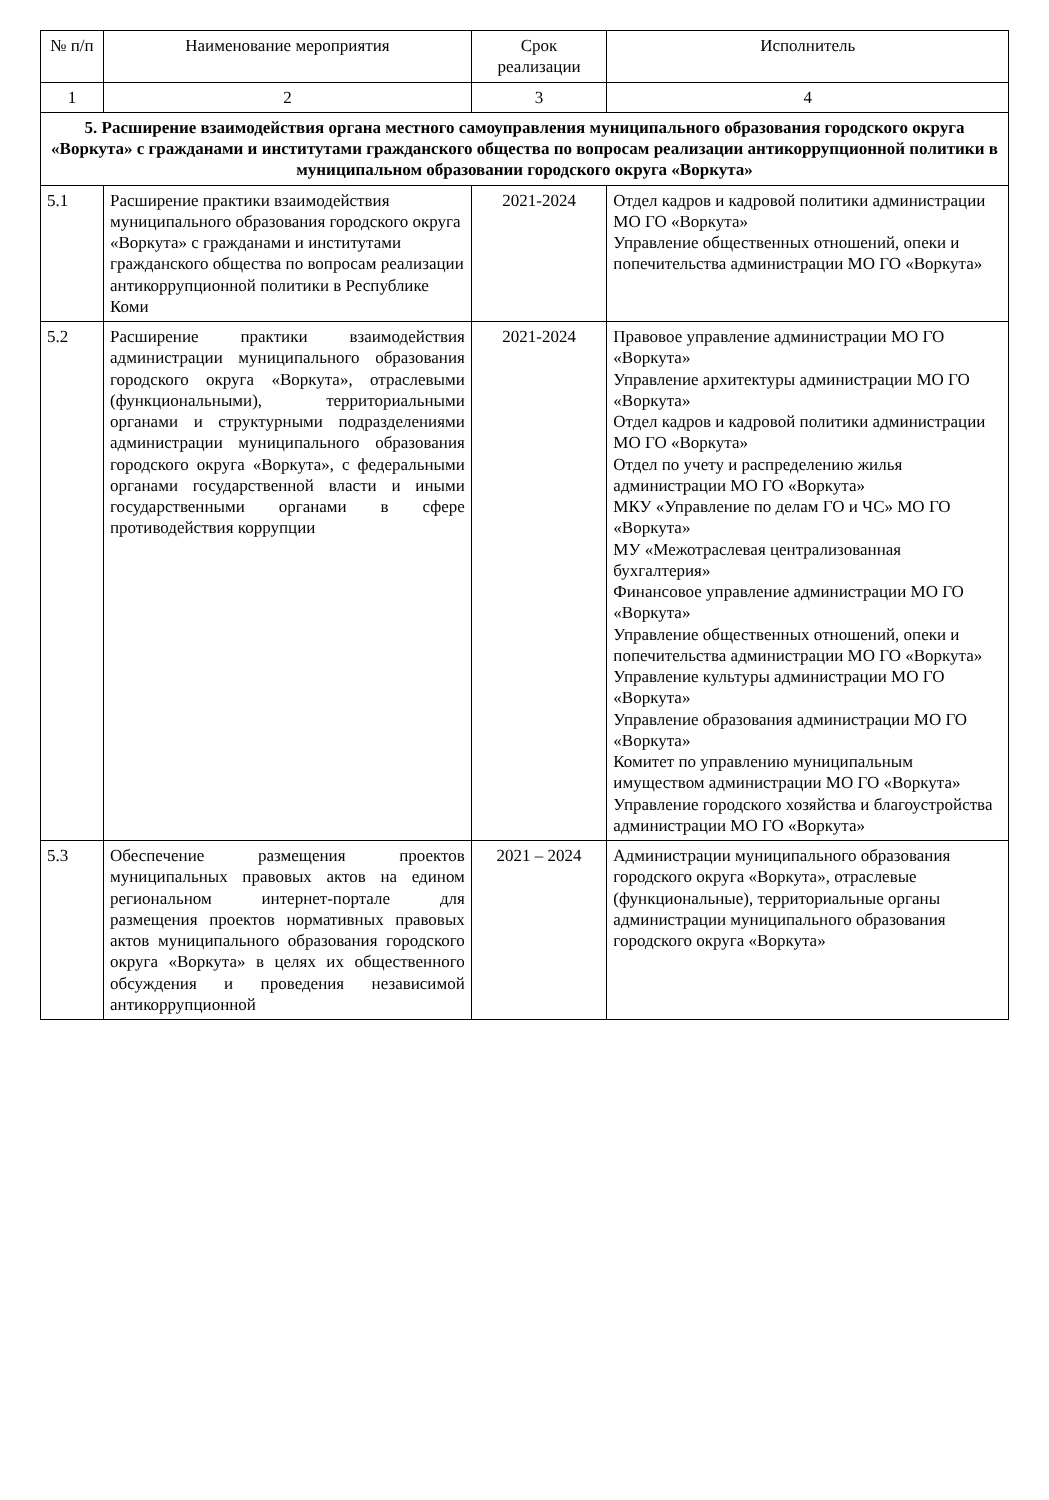| № п/п | Наименование мероприятия | Срок реализации | Исполнитель |
| --- | --- | --- | --- |
| 1 | 2 | 3 | 4 |
| 5. Расширение взаимодействия органа местного самоуправления муниципального образования городского округа «Воркута» с гражданами и институтами гражданского общества по вопросам реализации антикоррупционной политики в муниципальном образовании городского округа «Воркута» | | | |
| 5.1 | Расширение практики взаимодействия муниципального образования городского округа «Воркута» с гражданами и институтами гражданского общества по вопросам реализации антикоррупционной политики в Республике Коми | 2021-2024 | Отдел кадров и кадровой политики администрации МО ГО «Воркута» Управление общественных отношений, опеки и попечительства администрации МО ГО «Воркута» |
| 5.2 | Расширение практики взаимодействия администрации муниципального образования городского округа «Воркута», отраслевыми (функциональными), территориальными органами и структурными подразделениями администрации муниципального образования городского округа «Воркута», с федеральными органами государственной власти и иными государственными органами в сфере противодействия коррупции | 2021-2024 | Правовое управление администрации МО ГО «Воркута» Управление архитектуры администрации МО ГО «Воркута» Отдел кадров и кадровой политики администрации МО ГО «Воркута» Отдел по учету и распределению жилья администрации МО ГО «Воркута» МКУ «Управление по делам ГО и ЧС» МО ГО «Воркута» МУ «Межотраслевая централизованная бухгалтерия» Финансовое управление администрации МО ГО «Воркута» Управление общественных отношений, опеки и попечительства администрации МО ГО «Воркута» Управление культуры администрации МО ГО «Воркута» Управление образования администрации МО ГО «Воркута» Комитет по управлению муниципальным имуществом администрации МО ГО «Воркута» Управление городского хозяйства и благоустройства администрации МО ГО «Воркута» |
| 5.3 | Обеспечение размещения проектов муниципальных правовых актов на едином региональном интернет-портале для размещения проектов нормативных правовых актов муниципального образования городского округа «Воркута» в целях их общественного обсуждения и проведения независимой антикоррупционной | 2021 – 2024 | Администрации муниципального образования городского округа «Воркута», отраслевые (функциональные), территориальные органы администрации муниципального образования городского округа «Воркута» |